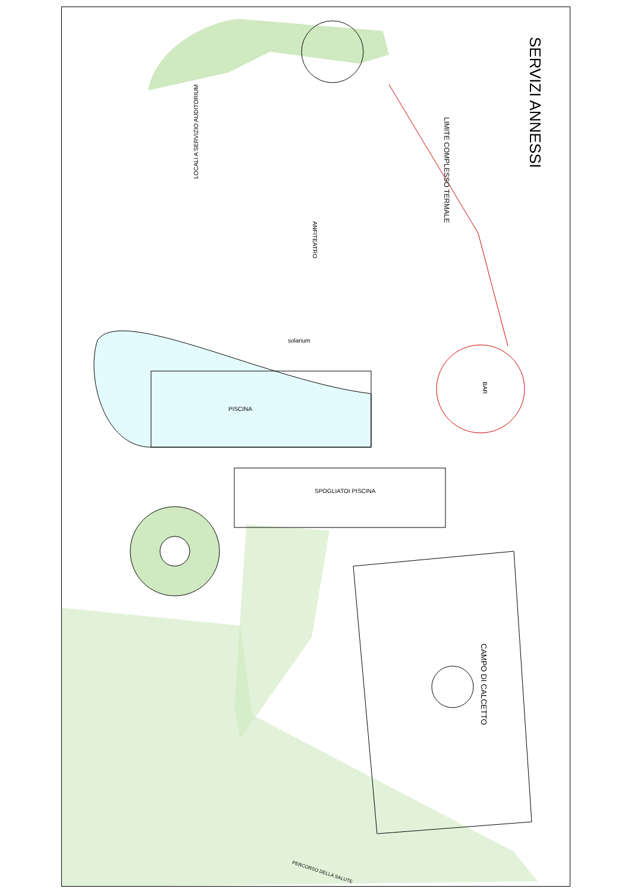SERVIZI ANNESSI
LOCALI A SERVIZIO AUDITORIUM
ANFITEATRO
LIMITE COMPLESSO TERMALE
solarium
BAR
PISCINA
SPOGLIATOI PISCINA
CAMPO DI CALCETTO
PERCORSO DELLA SALUTE